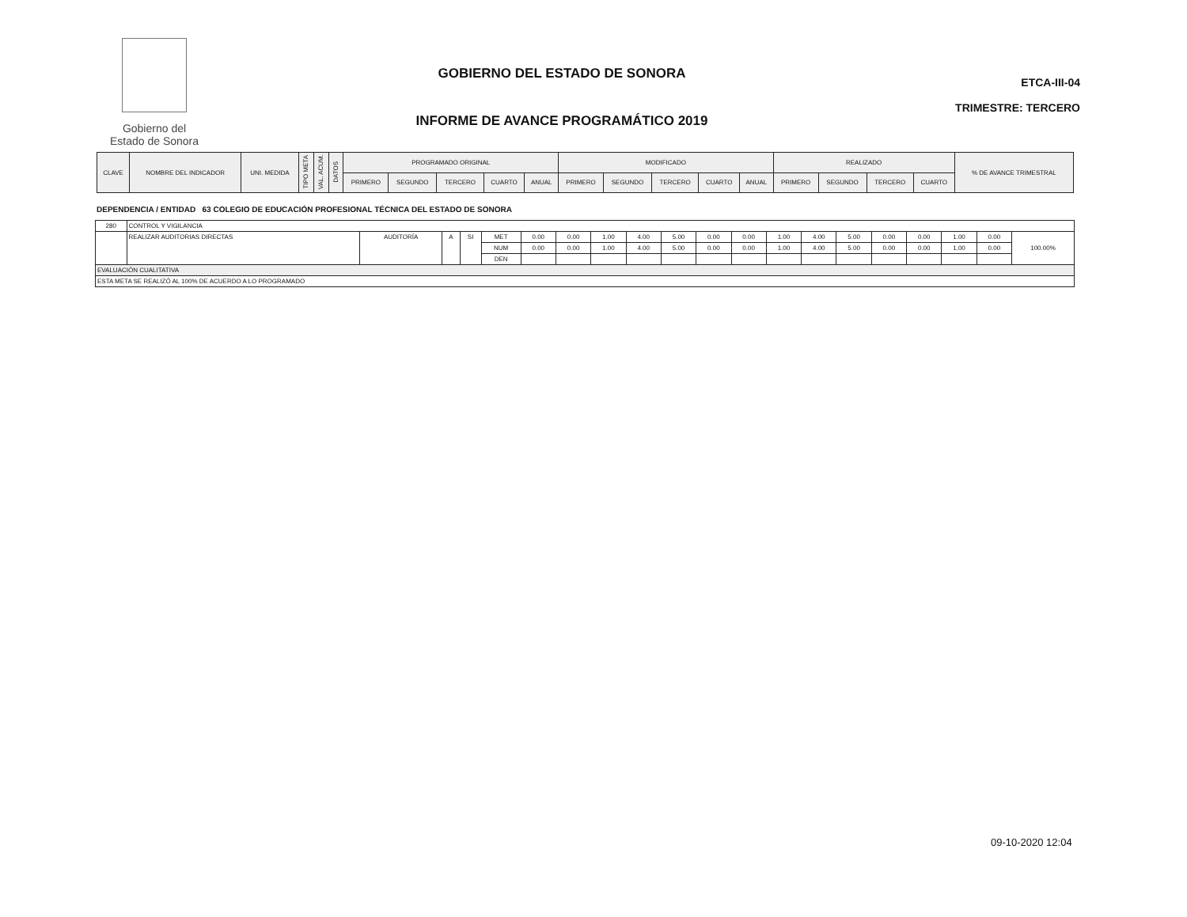Gobierno del
Estado de Sonora
GOBIERNO DEL ESTADO DE SONORA
INFORME DE AVANCE PROGRAMÁTICO 2019
ETCA-III-04
TRIMESTRE: TERCERO
| CLAVE | NOMBRE DEL INDICADOR | UNI. MEDIDA | TIPO META | VAL. ACUM. | DATOS | PROGRAMADO ORIGINAL | | | | | MODIFICADO | | | | | REALIZADO | | | | % DE AVANCE TRIMESTRAL |
| --- | --- | --- | --- | --- | --- | --- | --- | --- | --- | --- | --- | --- | --- | --- | --- | --- | --- | --- | --- | --- |
| | | | | | | PRIMERO | SEGUNDO | TERCERO | CUARTO | ANUAL | PRIMERO | SEGUNDO | TERCERO | CUARTO | ANUAL | PRIMERO | SEGUNDO | TERCERO | CUARTO | |
DEPENDENCIA / ENTIDAD 63 COLEGIO DE EDUCACIÓN PROFESIONAL TÉCNICA DEL ESTADO DE SONORA
| 280 | CONTROL Y VIGILANCIA | | | | | | | | | | | | | | | | | | | |
| | REALIZAR AUDITORIAS DIRECTAS | AUDITORÍA | A | SI | MET | 0.00 | 0.00 | 1.00 | 4.00 | 5.00 | 0.00 | 0.00 | 1.00 | 4.00 | 5.00 | 0.00 | 0.00 | 1.00 | 0.00 | 100.00% |
| | | | | | NUM | 0.00 | 0.00 | 1.00 | 4.00 | 5.00 | 0.00 | 0.00 | 1.00 | 4.00 | 5.00 | 0.00 | 0.00 | 1.00 | 0.00 | |
| | | | | | DEN | | | | | | | | | | | | | | | |
| EVALUACIÓN CUALITATIVA | | | | | | | | | | | | | | | | | | | | |
| ESTA META SE REALIZÓ AL 100% DE ACUERDO A LO PROGRAMADO | | | | | | | | | | | | | | | | | | | | |
09-10-2020 12:04